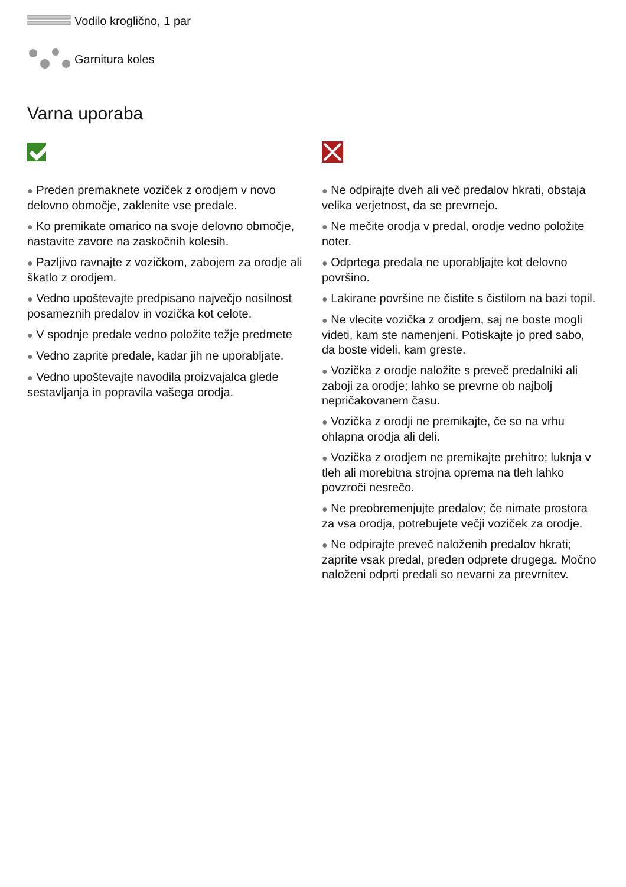Vodilo kroglično, 1 par
Garnitura koles
Varna uporaba
● Preden premaknete voziček z orodjem v novo delovno območje, zaklenite vse predale.
● Ko premikate omarico na svoje delovno območje, nastavite zavore na zaskočnih kolesih.
● Pazljivo ravnajte z vozičkom, zabojem za orodje ali škatlo z orodjem.
● Vedno upoštevajte predpisano največjo nosilnost posameznih predalov in vozička kot celote.
● V spodnje predale vedno položite težje predmete
● Vedno zaprite predale, kadar jih ne uporabljate.
● Vedno upoštevajte navodila proizvajalca glede sestavljanja in popravila vašega orodja.
● Ne odpirajte dveh ali več predalov hkrati, obstaja velika verjetnost, da se prevrnejo.
● Ne mečite orodja v predal, orodje vedno položite noter.
● Odprtega predala ne uporabljajte kot delovno površino.
● Lakirane površine ne čistite s čistilom na bazi topil.
● Ne vlecite vozička z orodjem, saj ne boste mogli videti, kam ste namenjeni. Potiskajte jo pred sabo, da boste videli, kam greste.
● Vozička z orodje naložite s preveč predalniki ali zaboji za orodje; lahko se prevrne ob najbolj nepričakovanem času.
● Vozička z orodji ne premikajte, če so na vrhu ohlapna orodja ali deli.
● Vozička z orodjem ne premikajte prehitro; luknja v tleh ali morebitna strojna oprema na tleh lahko povzroči nesrečo.
● Ne preobremenjujte predalov; če nimate prostora za vsa orodja, potrebujete večji voziček za orodje.
● Ne odpirajte preveč naloženih predalov hkrati; zaprite vsak predal, preden odprete drugega. Močno naloženi odprti predali so nevarni za prevrnitev.